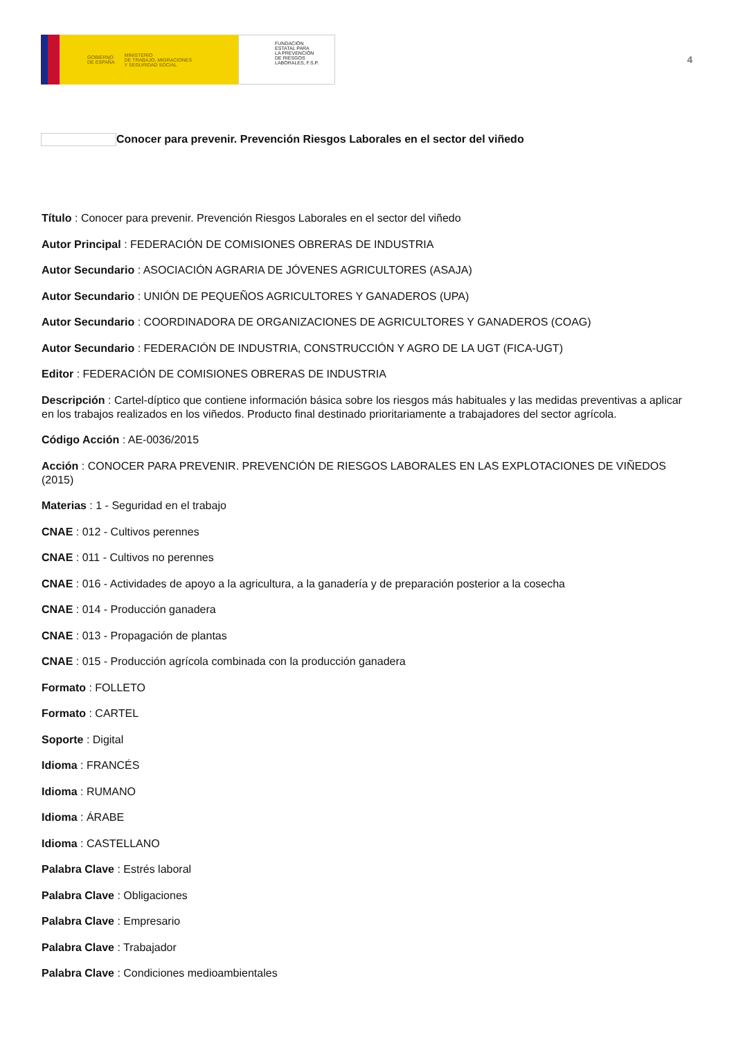GOBIERNO
DE ESPAÑA MINISTERIO
DE TRABAJO, MIGRACIONES
Y SEGURIDAD SOCIAL
FUNDACIÓN
ESTATAL PARA
LA PREVENCIÓN
DE RIESGOS
LABORALES, F.S.P.
4
Conocer para prevenir. Prevención Riesgos Laborales en el sector del viñedo
Título : Conocer para prevenir. Prevención Riesgos Laborales en el sector del viñedo
Autor Principal : FEDERACIÓN DE COMISIONES OBRERAS DE INDUSTRIA
Autor Secundario : ASOCIACIÓN AGRARIA DE JÓVENES AGRICULTORES (ASAJA)
Autor Secundario : UNIÓN DE PEQUEÑOS AGRICULTORES Y GANADEROS (UPA)
Autor Secundario : COORDINADORA DE ORGANIZACIONES DE AGRICULTORES Y GANADEROS (COAG)
Autor Secundario : FEDERACIÓN DE INDUSTRIA, CONSTRUCCIÓN Y AGRO DE LA UGT (FICA-UGT)
Editor : FEDERACIÓN DE COMISIONES OBRERAS DE INDUSTRIA
Descripción : Cartel-díptico que contiene información básica sobre los riesgos más habituales y las medidas preventivas a aplicar en los trabajos realizados en los viñedos. Producto final destinado prioritariamente a trabajadores del sector agrícola.
Código Acción : AE-0036/2015
Acción : CONOCER PARA PREVENIR. PREVENCIÓN DE RIESGOS LABORALES EN LAS EXPLOTACIONES DE VIÑEDOS (2015)
Materias : 1 - Seguridad en el trabajo
CNAE : 012 - Cultivos perennes
CNAE : 011 - Cultivos no perennes
CNAE : 016 - Actividades de apoyo a la agricultura, a la ganadería y de preparación posterior a la cosecha
CNAE : 014 - Producción ganadera
CNAE : 013 - Propagación de plantas
CNAE : 015 - Producción agrícola combinada con la producción ganadera
Formato : FOLLETO
Formato : CARTEL
Soporte : Digital
Idioma : FRANCÉS
Idioma : RUMANO
Idioma : ÁRABE
Idioma : CASTELLANO
Palabra Clave : Estrés laboral
Palabra Clave : Obligaciones
Palabra Clave : Empresario
Palabra Clave : Trabajador
Palabra Clave : Condiciones medioambientales